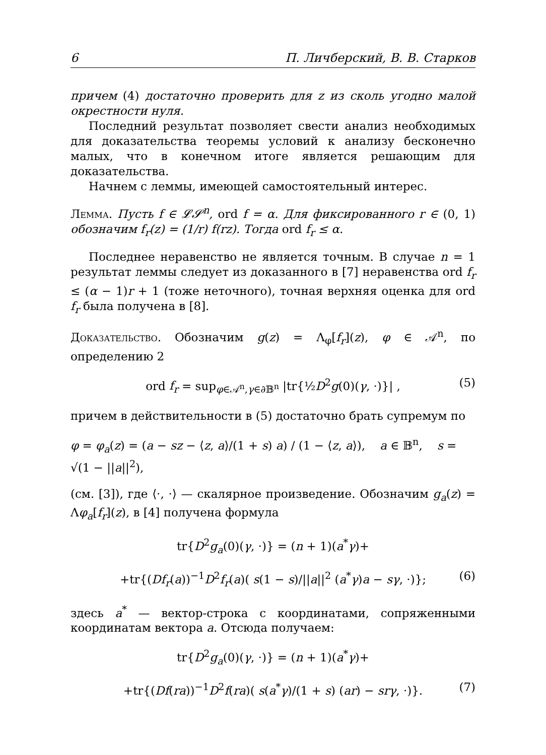6 П. Личберский, В. В. Старков
причем (4) достаточно проверить для z из сколь угодно малой окрестности нуля.
Последний результат позволяет свести анализ необходимых для доказательства теоремы условий к анализу бесконечно малых, что в конечном итоге является решающим для доказательства.
Начнем с леммы, имеющей самостоятельный интерес.
Лемма. Пусть f ∈ 𝓛𝓢<sup>n</sup>, ord f = α. Для фиксированного r ∈ (0, 1) обозначим f<sub>r</sub>(z) = (1/r) f(rz). Тогда ord f<sub>r</sub> ≤ α.
Последнее неравенство не является точным. В случае n = 1 результат леммы следует из доказанного в [7] неравенства ord f<sub>r</sub> ≤ (α − 1)r + 1 (тоже неточного), точная верхняя оценка для ord f<sub>r</sub> была получена в [8].
Доказательство. Обозначим g(z) = Λ<sub>φ</sub>[f<sub>r</sub>](z), φ ∈ 𝒜<sup>n</sup>, по определению 2
ord f<sub>r</sub> = sup<sub>φ∈𝒜<sup>n</sup>,γ∈∂𝔹<sup>n</sup></sub> |tr{½D<sup>2</sup>g(0)(γ, ·)}| , (5)
причем в действительности в (5) достаточно брать супремум по
φ = φ<sub>a</sub>(z) = (a − sz − ⟨z, a⟩/(1 + s) a) / (1 − ⟨z, a⟩), a ∈ 𝔹<sup>n</sup>, s = √(1 − ||a||<sup>2</sup>),
(см. [3]), где ⟨·, ·⟩ — скалярное произведение. Обозначим g<sub>a</sub>(z) = Λφ<sub>a</sub>[f<sub>r</sub>](z), в [4] получена формула
tr{D<sup>2</sup>g<sub>a</sub>(0)(γ, ·)} = (n + 1)(a<sup>*</sup>γ)+
+tr{(Df<sub>r</sub>(a))<sup>−1</sup>D<sup>2</sup>f<sub>r</sub>(a)( s(1 − s)/||a||<sup>2</sup> (a<sup>*</sup>γ)a − sγ, ·)}; (6)
здесь a<sup>*</sup> — вектор-строка с координатами, сопряженными координатам вектора a. Отсюда получаем:
tr{D<sup>2</sup>g<sub>a</sub>(0)(γ, ·)} = (n + 1)(a<sup>*</sup>γ)+
+tr{(Df(ra))<sup>−1</sup>D<sup>2</sup>f(ra)( s(a<sup>*</sup>γ)/(1 + s) (ar) − srγ, ·)}. (7)